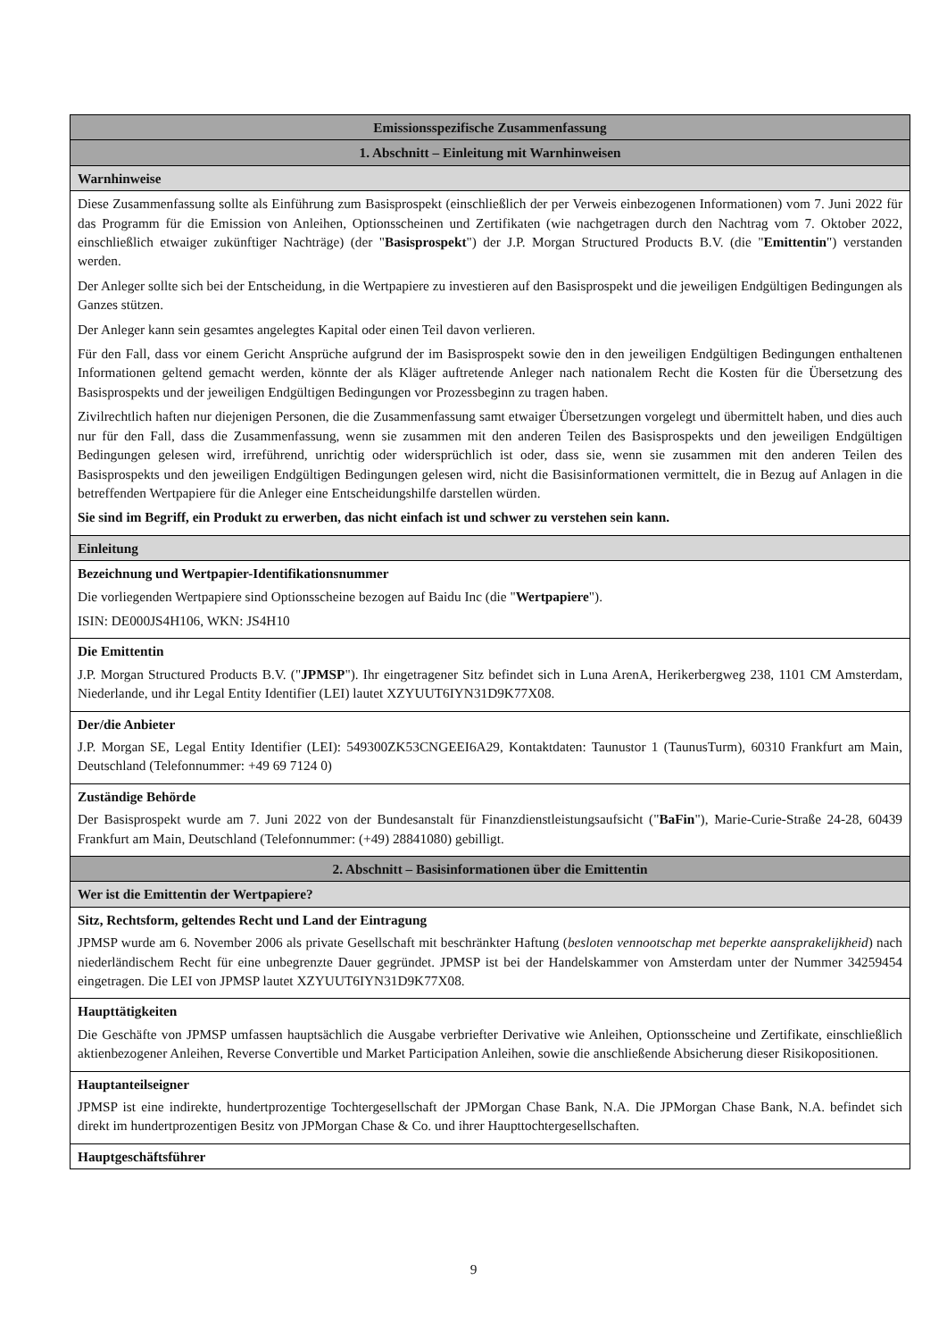| Emissionsspezifische Zusammenfassung |
| 1. Abschnitt – Einleitung mit Warnhinweisen |
| Warnhinweise |
| Diese Zusammenfassung sollte als Einführung zum Basisprospekt (einschließlich der per Verweis einbezogenen Informationen) vom 7. Juni 2022 für das Programm für die Emission von Anleihen, Optionsscheinen und Zertifikaten (wie nachgetragen durch den Nachtrag vom 7. Oktober 2022, einschließlich etwaiger zukünftiger Nachträge) (der " Basisprospekt ") der J.P. Morgan Structured Products B.V. (die " Emittentin ") verstanden werden. Der Anleger sollte sich bei der Entscheidung, in die Wertpapiere zu investieren auf den Basisprospekt und die jeweiligen Endgültigen Bedingungen als Ganzes stützen. Der Anleger kann sein gesamtes angelegtes Kapital oder einen Teil davon verlieren. Für den Fall, dass vor einem Gericht Ansprüche aufgrund der im Basisprospekt sowie den in den jeweiligen Endgültigen Bedingungen enthaltenen Informationen geltend gemacht werden, könnte der als Kläger auftretende Anleger nach nationalem Recht die Kosten für die Übersetzung des Basisprospekts und der jeweiligen Endgültigen Bedingungen vor Prozessbeginn zu tragen haben. Zivilrechtlich haften nur diejenigen Personen, die die Zusammenfassung samt etwaiger Übersetzungen vorgelegt und übermittelt haben, und dies auch nur für den Fall, dass die Zusammenfassung, wenn sie zusammen mit den anderen Teilen des Basisprospekts und den jeweiligen Endgültigen Bedingungen gelesen wird, irreführend, unrichtig oder widersprüchlich ist oder, dass sie, wenn sie zusammen mit den anderen Teilen des Basisprospekts und den jeweiligen Endgültigen Bedingungen gelesen wird, nicht die Basisinformationen vermittelt, die in Bezug auf Anlagen in die betreffenden Wertpapiere für die Anleger eine Entscheidungshilfe darstellen würden. Sie sind im Begriff, ein Produkt zu erwerben, das nicht einfach ist und schwer zu verstehen sein kann. |
| Einleitung |
| Bezeichnung und Wertpapier-Identifikationsnummer Die vorliegenden Wertpapiere sind Optionsscheine bezogen auf Baidu Inc (die " Wertpapiere "). ISIN: DE000JS4H106, WKN: JS4H10 |
| Die Emittentin J.P. Morgan Structured Products B.V. (" JPMSP "). Ihr eingetragener Sitz befindet sich in Luna ArenA, Herikerbergweg 238, 1101 CM Amsterdam, Niederlande, und ihr Legal Entity Identifier (LEI) lautet XZYUUT6IYN31D9K77X08. |
| Der/die Anbieter J.P. Morgan SE, Legal Entity Identifier (LEI): 549300ZK53CNGEEI6A29, Kontaktdaten: Taunustor 1 (TaunusTurm), 60310 Frankfurt am Main, Deutschland (Telefonnummer: +49 69 7124 0) |
| Zuständige Behörde Der Basisprospekt wurde am 7. Juni 2022 von der Bundesanstalt für Finanzdienstleistungsaufsicht (" BaFin "), Marie-Curie-Straße 24-28, 60439 Frankfurt am Main, Deutschland (Telefonnummer: (+49) 28841080) gebilligt. |
| 2. Abschnitt – Basisinformationen über die Emittentin |
| Wer ist die Emittentin der Wertpapiere? |
| Sitz, Rechtsform, geltendes Recht und Land der Eintragung JPMSP wurde am 6. November 2006 als private Gesellschaft mit beschränkter Haftung ( besloten vennootschap met beperkte aansprakelijkheid ) nach niederländischem Recht für eine unbegrenzte Dauer gegründet. JPMSP ist bei der Handelskammer von Amsterdam unter der Nummer 34259454 eingetragen. Die LEI von JPMSP lautet XZYUUT6IYN31D9K77X08. |
| Haupttätigkeiten Die Geschäfte von JPMSP umfassen hauptsächlich die Ausgabe verbriefter Derivative wie Anleihen, Optionsscheine und Zertifikate, einschließlich aktienbezogener Anleihen, Reverse Convertible und Market Participation Anleihen, sowie die anschließende Absicherung dieser Risikopositionen. |
| Hauptanteilseigner JPMSP ist eine indirekte, hundertprozentige Tochtergesellschaft der JPMorgan Chase Bank, N.A. Die JPMorgan Chase Bank, N.A. befindet sich direkt im hundertprozentigen Besitz von JPMorgan Chase & Co. und ihrer Haupttochtergesellschaften. |
| Hauptgeschäftsführer |
9